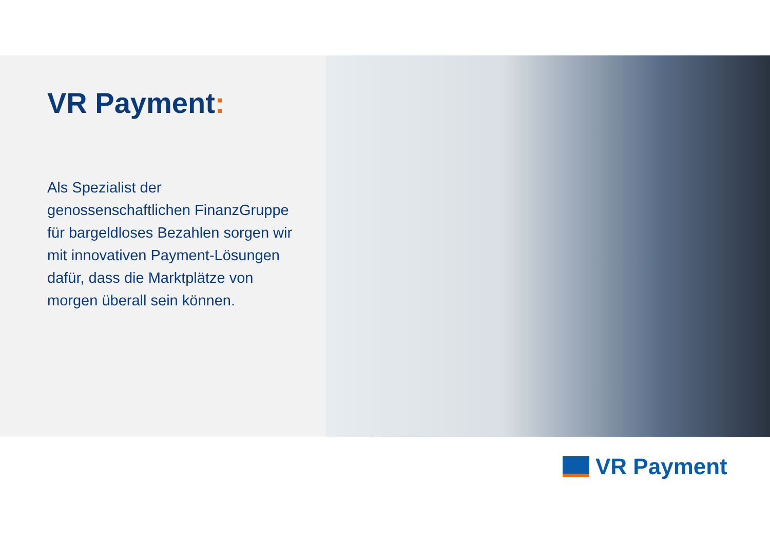VR Payment:
Als Spezialist der genossenschaftlichen FinanzGruppe für bargeldloses Bezahlen sorgen wir mit innovativen Payment-Lösungen dafür, dass die Marktplätze von morgen überall sein können.
VR Payment